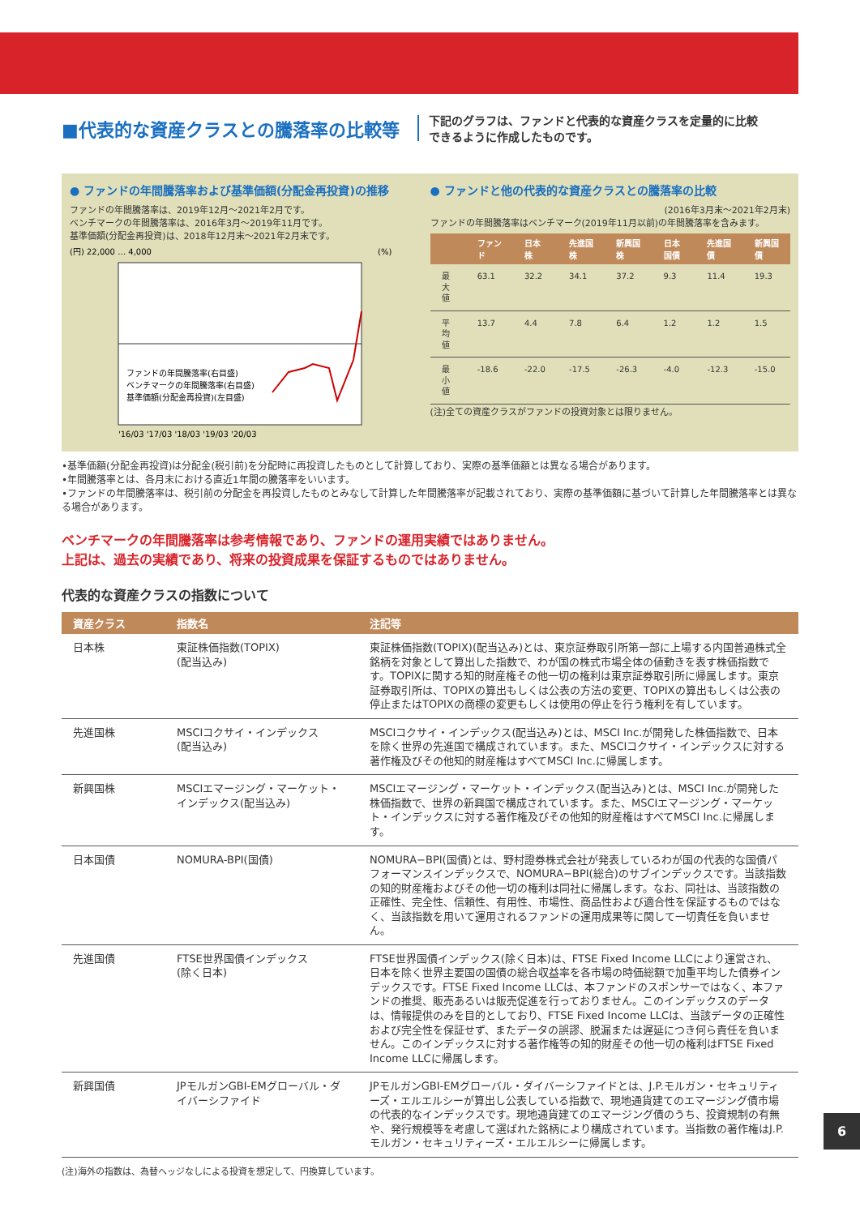■代表的な資産クラスとの騰落率の比較等
下記のグラフは、ファンドと代表的な資産クラスを定量的に比較
できるように作成したものです。
● ファンドの年間騰落率および基準価額(分配金再投資)の推移
ファンドの年間騰落率は、2019年12月～2021年2月です。
ベンチマークの年間騰落率は、2016年3月～2019年11月です。
基準価額(分配金再投資)は、2018年12月末～2021年2月末です。
(円) 22,000 … 4,000
(%)
ファンドの年間騰落率(右目盛)
ベンチマークの年間騰落率(右目盛)
基準価額(分配金再投資)(左目盛)
'16/03 '17/03 '18/03 '19/03 '20/03
● ファンドと他の代表的な資産クラスとの騰落率の比較
(2016年3月末～2021年2月末)
ファンドの年間騰落率はベンチマーク(2019年11月以前)の年間騰落率を含みます。
| | ファンド | 日本株 | 先進国株 | 新興国株 | 日本国債 | 先進国債 | 新興国債 |
| --- | --- | --- | --- | --- | --- | --- | --- |
| 最大値 | 63.1 | 32.2 | 34.1 | 37.2 | 9.3 | 11.4 | 19.3 |
| 平均値 | 13.7 | 4.4 | 7.8 | 6.4 | 1.2 | 1.2 | 1.5 |
| 最小値 | -18.6 | -22.0 | -17.5 | -26.3 | -4.0 | -12.3 | -15.0 |
(注)全ての資産クラスがファンドの投資対象とは限りません。
•基準価額(分配金再投資)は分配金(税引前)を分配時に再投資したものとして計算しており、実際の基準価額とは異なる場合があります。
•年間騰落率とは、各月末における直近1年間の騰落率をいいます。
•ファンドの年間騰落率は、税引前の分配金を再投資したものとみなして計算した年間騰落率が記載されており、実際の基準価額に基づいて計算した年間騰落率とは異なる場合があります。
ベンチマークの年間騰落率は参考情報であり、ファンドの運用実績ではありません。
上記は、過去の実績であり、将来の投資成果を保証するものではありません。
代表的な資産クラスの指数について
| 資産クラス | 指数名 | 注記等 |
| --- | --- | --- |
| 日本株 | 東証株価指数(TOPIX) (配当込み) | 東証株価指数(TOPIX)(配当込み)とは、東京証券取引所第一部に上場する内国普通株式全銘柄を対象として算出した指数で、わが国の株式市場全体の値動きを表す株価指数です。TOPIXに関する知的財産権その他一切の権利は東京証券取引所に帰属します。東京証券取引所は、TOPIXの算出もしくは公表の方法の変更、TOPIXの算出もしくは公表の停止またはTOPIXの商標の変更もしくは使用の停止を行う権利を有しています。 |
| 先進国株 | MSCIコクサイ・インデックス (配当込み) | MSCIコクサイ・インデックス(配当込み)とは、MSCI Inc.が開発した株価指数で、日本を除く世界の先進国で構成されています。また、MSCIコクサイ・インデックスに対する著作権及びその他知的財産権はすべてMSCI Inc.に帰属します。 |
| 新興国株 | MSCIエマージング・マーケット・インデックス(配当込み) | MSCIエマージング・マーケット・インデックス(配当込み)とは、MSCI Inc.が開発した株価指数で、世界の新興国で構成されています。また、MSCIエマージング・マーケット・インデックスに対する著作権及びその他知的財産権はすべてMSCI Inc.に帰属します。 |
| 日本国債 | NOMURA-BPI(国債) | NOMURA−BPI(国債)とは、野村證券株式会社が発表しているわが国の代表的な国債パフォーマンスインデックスで、NOMURA−BPI(総合)のサブインデックスです。当該指数の知的財産権およびその他一切の権利は同社に帰属します。なお、同社は、当該指数の正確性、完全性、信頼性、有用性、市場性、商品性および適合性を保証するものではなく、当該指数を用いて運用されるファンドの運用成果等に関して一切責任を負いません。 |
| 先進国債 | FTSE世界国債インデックス (除く日本) | FTSE世界国債インデックス(除く日本)は、FTSE Fixed Income LLCにより運営され、日本を除く世界主要国の国債の総合収益率を各市場の時価総額で加重平均した債券インデックスです。FTSE Fixed Income LLCは、本ファンドのスポンサーではなく、本ファンドの推奨、販売あるいは販売促進を行っておりません。このインデックスのデータは、情報提供のみを目的としており、FTSE Fixed Income LLCは、当該データの正確性および完全性を保証せず、またデータの誤謬、脱漏または遅延につき何ら責任を負いません。このインデックスに対する著作権等の知的財産その他一切の権利はFTSE Fixed Income LLCに帰属します。 |
| 新興国債 | JPモルガンGBI-EMグローバル・ダイバーシファイド | JPモルガンGBI-EMグローバル・ダイバーシファイドとは、J.P.モルガン・セキュリティーズ・エルエルシーが算出し公表している指数で、現地通貨建てのエマージング債市場の代表的なインデックスです。現地通貨建てのエマージング債のうち、投資規制の有無や、発行規模等を考慮して選ばれた銘柄により構成されています。当指数の著作権はJ.P.モルガン・セキュリティーズ・エルエルシーに帰属します。 |
(注)海外の指数は、為替ヘッジなしによる投資を想定して、円換算しています。
6